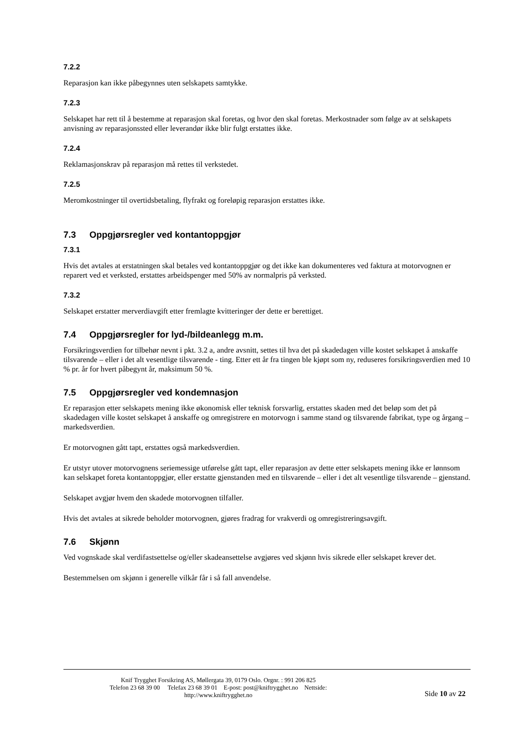7.2.2
Reparasjon kan ikke påbegynnes uten selskapets samtykke.
7.2.3
Selskapet har rett til å bestemme at reparasjon skal foretas, og hvor den skal foretas. Merkostnader som følge av at selskapets anvisning av reparasjonssted eller leverandør ikke blir fulgt erstattes ikke.
7.2.4
Reklamasjonskrav på reparasjon må rettes til verkstedet.
7.2.5
Meromkostninger til overtidsbetaling, flyfrakt og foreløpig reparasjon erstattes ikke.
7.3 Oppgjørsregler ved kontantoppgjør
7.3.1
Hvis det avtales at erstatningen skal betales ved kontantoppgjør og det ikke kan dokumenteres ved faktura at motorvognen er reparert ved et verksted, erstattes arbeidspenger med 50% av normalpris på verksted.
7.3.2
Selskapet erstatter merverdiavgift etter fremlagte kvitteringer der dette er berettiget.
7.4 Oppgjørsregler for lyd-/bildeanlegg m.m.
Forsikringsverdien for tilbehør nevnt i pkt. 3.2 a, andre avsnitt, settes til hva det på skadedagen ville kostet selskapet å anskaffe tilsvarende – eller i det alt vesentlige tilsvarende - ting. Etter ett år fra tingen ble kjøpt som ny, reduseres forsikringsverdien med 10 % pr. år for hvert påbegynt år, maksimum 50 %.
7.5 Oppgjørsregler ved kondemnasjon
Er reparasjon etter selskapets mening ikke økonomisk eller teknisk forsvarlig, erstattes skaden med det beløp som det på skadedagen ville kostet selskapet å anskaffe og omregistrere en motorvogn i samme stand og tilsvarende fabrikat, type og årgang – markedsverdien.
Er motorvognen gått tapt, erstattes også markedsverdien.
Er utstyr utover motorvognens seriemessige utførelse gått tapt, eller reparasjon av dette etter selskapets mening ikke er lønnsom kan selskapet foreta kontantoppgjør, eller erstatte gjenstanden med en tilsvarende – eller i det alt vesentlige tilsvarende – gjenstand.
Selskapet avgjør hvem den skadede motorvognen tilfaller.
Hvis det avtales at sikrede beholder motorvognen, gjøres fradrag for vrakverdi og omregistreringsavgift.
7.6 Skjønn
Ved vognskade skal verdifastsettelse og/eller skadeansettelse avgjøres ved skjønn hvis sikrede eller selskapet krever det.
Bestemmelsen om skjønn i generelle vilkår får i så fall anvendelse.
Knif Trygghet Forsikring AS, Møllergata 39, 0179 Oslo. Orgnr. : 991 206 825
Telefon 23 68 39 00 Telefax 23 68 39 01 E-post: post@kniftrygghet.no Nettside:
http://www.kniftrygghet.no
Side 10 av 22